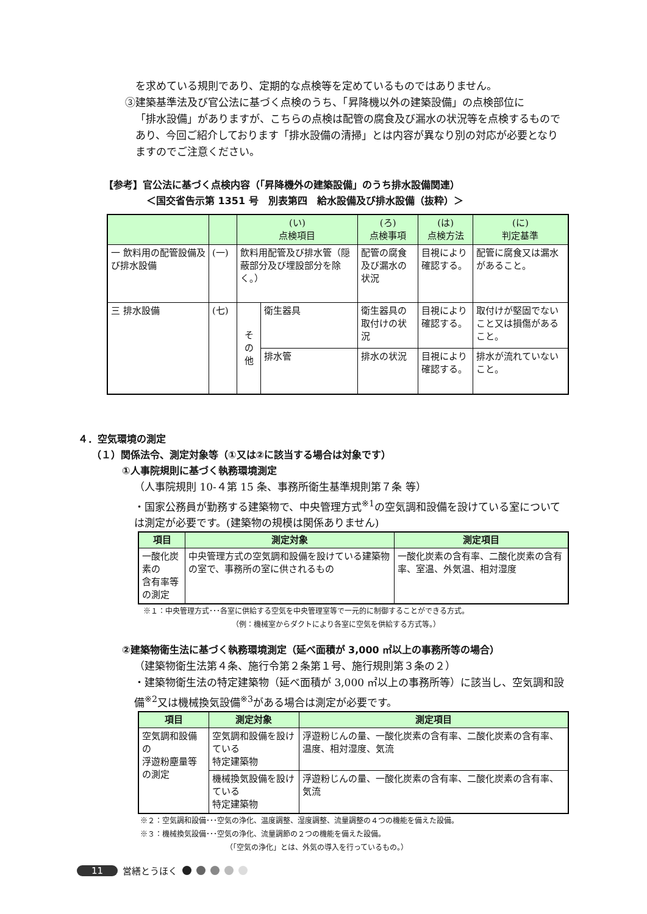を求めている規則であり、定期的な点検等を定めているものではありません。
③建築基準法及び官公法に基づく点検のうち、「昇降機以外の建築設備」の点検部位に
「排水設備」がありますが、こちらの点検は配管の腐食及び漏水の状況等を点検するものであり、今回ご紹介しております「排水設備の清掃」とは内容が異なり別の対応が必要となりますのでご注意ください。
【参考】官公法に基づく点検内容（「昇降機外の建築設備」のうち排水設備関連）
＜国交省告示第 1351 号　別表第四　給水設備及び排水設備（抜粋）＞
| | | (い) 点検項目 | | (ろ) 点検事項 | (は) 点検方法 | (に) 判定基準 |
| --- | --- | --- | --- | --- | --- | --- |
| 一 飲料用の配管設備及び排水設備 | (一) | 飲料用配管及び排水管（隠蔽部分及び埋設部分を除く。） | | 配管の腐食及び漏水の状況 | 目視により確認する。 | 配管に腐食又は漏水があること。 |
| 三 排水設備 | (七) | そ の 他 | 衛生器具 | 衛生器具の取付けの状況 | 目視により確認する。 | 取付けが堅固でないこと又は損傷があること。 |
| | | | 排水管 | 排水の状況 | 目視により確認する。 | 排水が流れていないこと。 |
４．空気環境の測定
（１）関係法令、測定対象等（①又は②に該当する場合は対象です）
①人事院規則に基づく執務環境測定
（人事院規則 10-４第 15 条、事務所衛生基準規則第７条 等）
・国家公務員が勤務する建築物で、中央管理方式<sup>※1</sup>の空気調和設備を設けている室については測定が必要です。(建築物の規模は関係ありません)
| 項目 | 測定対象 | 測定項目 |
| --- | --- | --- |
| 一酸化炭素の 含有率等の測定 | 中央管理方式の空気調和設備を設けている建築物の室で、事務所の室に供されるもの | 一酸化炭素の含有率、二酸化炭素の含有率、室温、外気温、相対湿度 |
※１：中央管理方式･･･各室に供給する空気を中央管理室等で一元的に制御することができる方式。
（例：機械室からダクトにより各室に空気を供給する方式等。）
②建築物衛生法に基づく執務環境測定（延べ面積が 3,000 ㎡以上の事務所等の場合）
（建築物衛生法第４条、施行令第２条第１号、施行規則第３条の２）
・建築物衛生法の特定建築物（延べ面積が 3,000 ㎡以上の事務所等）に該当し、空気調和設備<sup>※2</sup>又は機械換気設備<sup>※3</sup>がある場合は測定が必要です。
| 項目 | 測定対象 | 測定項目 |
| --- | --- | --- |
| 空気調和設備の 浮遊粉塵量等の測定 | 空気調和設備を設けている 特定建築物 | 浮遊粉じんの量、一酸化炭素の含有率、二酸化炭素の含有率、温度、相対湿度、気流 |
| | 機械換気設備を設けている 特定建築物 | 浮遊粉じんの量、一酸化炭素の含有率、二酸化炭素の含有率、気流 |
※２：空気調和設備･･･空気の浄化、温度調整、湿度調整、流量調整の４つの機能を備えた設備。
※３：機械換気設備･･･空気の浄化、流量調節の２つの機能を備えた設備。
（「空気の浄化」とは、外気の導入を行っているもの。）
11 営繕とうほく